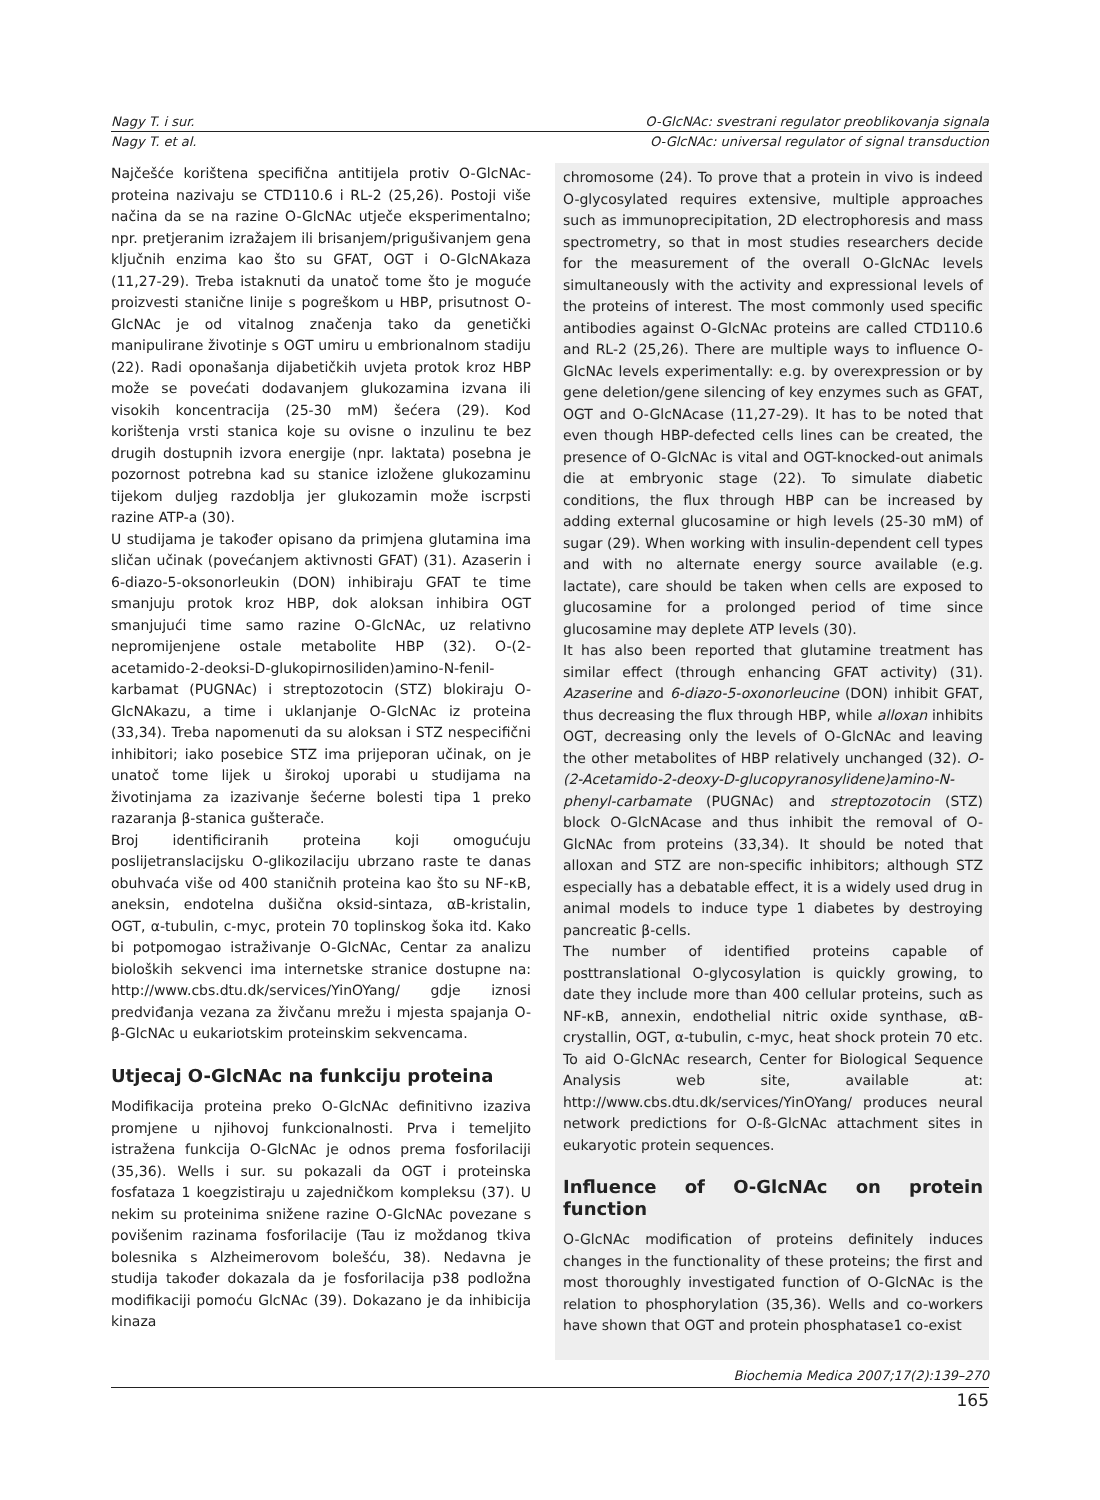Nagy T. i sur. O-GlcNAc: svestrani regulator preoblikovanja signala
Nagy T. et al. O-GlcNAc: universal regulator of signal transduction
Najčešće korištena specifična antitijela protiv O-GlcNAc-proteina nazivaju se CTD110.6 i RL-2 (25,26). Postoji više načina da se na razine O-GlcNAc utječe eksperimentalno; npr. pretjeranim izražajem ili brisanjem/prigušivanjem gena ključnih enzima kao što su GFAT, OGT i O-GlcNAkaza (11,27-29). Treba istaknuti da unatoč tome što je moguće proizvesti stanične linije s pogreškom u HBP, prisutnost O-GlcNAc je od vitalnog značenja tako da genetički manipulirane životinje s OGT umiru u embrionalnom stadiju (22). Radi oponašanja dijabetičkih uvjeta protok kroz HBP može se povećati dodavanjem glukozamina izvana ili visokih koncentracija (25-30 mM) šećera (29). Kod korištenja vrsti stanica koje su ovisne o inzulinu te bez drugih dostupnih izvora energije (npr. laktata) posebna je pozornost potrebna kad su stanice izložene glukozaminu tijekom duljeg razdoblja jer glukozamin može iscrpsti razine ATP-a (30).
U studijama je također opisano da primjena glutamina ima sličan učinak (povećanjem aktivnosti GFAT) (31). Azaserin i 6-diazo-5-oksonorleukin (DON) inhibiraju GFAT te time smanjuju protok kroz HBP, dok aloksan inhibira OGT smanjujući time samo razine O-GlcNAc, uz relativno nepromijenjene ostale metabolite HBP (32). O-(2-acetamido-2-deoksi-D-glukopirnosiliden)amino-N-fenil-karbamat (PUGNAc) i streptozotocin (STZ) blokiraju O-GlcNAkazu, a time i uklanjanje O-GlcNAc iz proteina (33,34). Treba napomenuti da su aloksan i STZ nespecifični inhibitori; iako posebice STZ ima prijeporan učinak, on je unatoč tome lijek u širokoj uporabi u studijama na životinjama za izazivanje šećerne bolesti tipa 1 preko razaranja β-stanica gušterače.
Broj identificiranih proteina koji omogućuju poslijetranslacijsku O-glikozilaciju ubrzano raste te danas obuhvaća više od 400 staničnih proteina kao što su NF-κB, aneksin, endotelna dušična oksid-sintaza, αB-kristalin, OGT, α-tubulin, c-myc, protein 70 toplinskog šoka itd. Kako bi potpomogao istraživanje O-GlcNAc, Centar za analizu bioloških sekvenci ima internetske stranice dostupne na: http://www.cbs.dtu.dk/services/YinOYang/ gdje iznosi predviđanja vezana za živčanu mrežu i mjesta spajanja O-β-GlcNAc u eukariotskim proteinskim sekvencama.
Utjecaj O-GlcNAc na funkciju proteina
Modifikacija proteina preko O-GlcNAc definitivno izaziva promjene u njihovoj funkcionalnosti. Prva i temeljito istražena funkcija O-GlcNAc je odnos prema fosforilaciji (35,36). Wells i sur. su pokazali da OGT i proteinska fosfataza 1 koegzistiraju u zajedničkom kompleksu (37). U nekim su proteinima snižene razine O-GlcNAc povezane s povišenim razinama fosforilacije (Tau iz moždanog tkiva bolesnika s Alzheimerovom bolešću, 38). Nedavna je studija također dokazala da je fosforilacija p38 podložna modifikaciji pomoću GlcNAc (39). Dokazano je da inhibicija kinaza
chromosome (24). To prove that a protein in vivo is indeed O-glycosylated requires extensive, multiple approaches such as immunoprecipitation, 2D electrophoresis and mass spectrometry, so that in most studies researchers decide for the measurement of the overall O-GlcNAc levels simultaneously with the activity and expressional levels of the proteins of interest. The most commonly used specific antibodies against O-GlcNAc proteins are called CTD110.6 and RL-2 (25,26). There are multiple ways to influence O-GlcNAc levels experimentally: e.g. by overexpression or by gene deletion/gene silencing of key enzymes such as GFAT, OGT and O-GlcNAcase (11,27-29). It has to be noted that even though HBP-defected cells lines can be created, the presence of O-GlcNAc is vital and OGT-knocked-out animals die at embryonic stage (22). To simulate diabetic conditions, the flux through HBP can be increased by adding external glucosamine or high levels (25-30 mM) of sugar (29). When working with insulin-dependent cell types and with no alternate energy source available (e.g. lactate), care should be taken when cells are exposed to glucosamine for a prolonged period of time since glucosamine may deplete ATP levels (30).
It has also been reported that glutamine treatment has similar effect (through enhancing GFAT activity) (31). Azaserine and 6-diazo-5-oxonorleucine (DON) inhibit GFAT, thus decreasing the flux through HBP, while alloxan inhibits OGT, decreasing only the levels of O-GlcNAc and leaving the other metabolites of HBP relatively unchanged (32). O-(2-Acetamido-2-deoxy-D-glucopyranosylidene)amino-N-phenyl-carbamate (PUGNAc) and streptozotocin (STZ) block O-GlcNAcase and thus inhibit the removal of O-GlcNAc from proteins (33,34). It should be noted that alloxan and STZ are non-specific inhibitors; although STZ especially has a debatable effect, it is a widely used drug in animal models to induce type 1 diabetes by destroying pancreatic β-cells.
The number of identified proteins capable of posttranslational O-glycosylation is quickly growing, to date they include more than 400 cellular proteins, such as NF-κB, annexin, endothelial nitric oxide synthase, αB-crystallin, OGT, α-tubulin, c-myc, heat shock protein 70 etc. To aid O-GlcNAc research, Center for Biological Sequence Analysis web site, available at: http://www.cbs.dtu.dk/services/YinOYang/ produces neural network predictions for O-ß-GlcNAc attachment sites in eukaryotic protein sequences.
Influence of O-GlcNAc on protein function
O-GlcNAc modification of proteins definitely induces changes in the functionality of these proteins; the first and most thoroughly investigated function of O-GlcNAc is the relation to phosphorylation (35,36). Wells and co-workers have shown that OGT and protein phosphatase1 co-exist
Biochemia Medica 2007;17(2):139–270
165